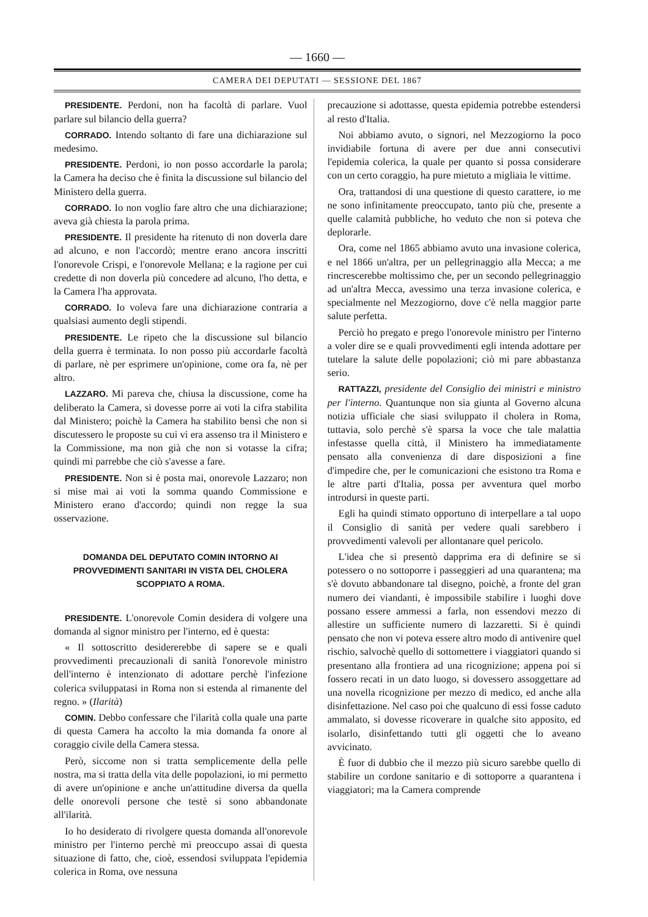— 1660 —
CAMERA DEI DEPUTATI — SESSIONE DEL 1867
PRESIDENTE. Perdoni, non ha facoltà di parlare. Vuol parlare sul bilancio della guerra?
CORRADO. Intendo soltanto di fare una dichiarazione sul medesimo.
PRESIDENTE. Perdoni, io non posso accordarle la parola; la Camera ha deciso che è finita la discussione sul bilancio del Ministero della guerra.
CORRADO. Io non voglio fare altro che una dichiarazione; aveva già chiesta la parola prima.
PRESIDENTE. Il presidente ha ritenuto di non doverla dare ad alcuno, e non l'accordò; mentre erano ancora inscritti l'onorevole Crispi, e l'onorevole Mellana; e la ragione per cui credette di non doverla più concedere ad alcuno, l'ho detta, e la Camera l'ha approvata.
CORRADO. Io voleva fare una dichiarazione contraria a qualsiasi aumento degli stipendi.
PRESIDENTE. Le ripeto che la discussione sul bilancio della guerra è terminata. Io non posso più accordarle facoltà di parlare, nè per esprimere un'opinione, come ora fa, nè per altro.
LAZZARO. Mi pareva che, chiusa la discussione, come ha deliberato la Camera, si dovesse porre ai voti la cifra stabilita dal Ministero; poichè la Camera ha stabilito bensì che non si discutessero le proposte su cui vi era assenso tra il Ministero e la Commissione, ma non già che non si votasse la cifra; quindi mi parrebbe che ciò s'avesse a fare.
PRESIDENTE. Non si è posta mai, onorevole Lazzaro; non si mise mai ai voti la somma quando Commissione e Ministero erano d'accordo; quindi non regge la sua osservazione.
DOMANDA DEL DEPUTATO COMIN INTORNO AI PROVVEDIMENTI SANITARI IN VISTA DEL CHOLERA SCOPPIATO A ROMA.
PRESIDENTE. L'onorevole Comin desidera di volgere una domanda al signor ministro per l'interno, ed è questa:
« Il sottoscritto desidererebbe di sapere se e quali provvedimenti precauzionali di sanità l'onorevole ministro dell'interno è intenzionato di adottare perchè l'infezione colerica sviluppatasi in Roma non si estenda al rimanente del regno. » (Ilarità)
COMIN. Debbo confessare che l'ilarità colla quale una parte di questa Camera ha accolto la mia domanda fa onore al coraggio civile della Camera stessa.
Però, siccome non si tratta semplicemente della pelle nostra, ma si tratta della vita delle popolazioni, io mi permetto di avere un'opinione e anche un'attitudine diversa da quella delle onorevoli persone che testè si sono abbandonate all'ilarità.
Io ho desiderato di rivolgere questa domanda all'onorevole ministro per l'interno perchè mi preoccupo assai di questa situazione di fatto, che, cioè, essendosi sviluppata l'epidemia colerica in Roma, ove nessuna
precauzione si adottasse, questa epidemia potrebbe estendersi al resto d'Italia.
Noi abbiamo avuto, o signori, nel Mezzogiorno la poco invidiabile fortuna di avere per due anni consecutivi l'epidemia colerica, la quale per quanto si possa considerare con un certo coraggio, ha pure mietuto a migliaia le vittime.
Ora, trattandosi di una questione di questo carattere, io me ne sono infinitamente preoccupato, tanto più che, presente a quelle calamità pubbliche, ho veduto che non si poteva che deplorarle.
Ora, come nel 1865 abbiamo avuto una invasione colerica, e nel 1866 un'altra, per un pellegrinaggio alla Mecca; a me rincrescerebbe moltissimo che, per un secondo pellegrinaggio ad un'altra Mecca, avessimo una terza invasione colerica, e specialmente nel Mezzogiorno, dove c'è nella maggior parte salute perfetta.
Perciò ho pregato e prego l'onorevole ministro per l'interno a voler dire se e quali provvedimenti egli intenda adottare per tutelare la salute delle popolazioni; ciò mi pare abbastanza serio.
RATTAZZI, presidente del Consiglio dei ministri e ministro per l'interno. Quantunque non sia giunta al Governo alcuna notizia ufficiale che siasi sviluppato il cholera in Roma, tuttavia, solo perchè s'è sparsa la voce che tale malattia infestasse quella città, il Ministero ha immediatamente pensato alla convenienza di dare disposizioni a fine d'impedire che, per le comunicazioni che esistono tra Roma e le altre parti d'Italia, possa per avventura quel morbo introdursi in queste parti.
Egli ha quindi stimato opportuno di interpellare a tal uopo il Consiglio di sanità per vedere quali sarebbero i provvedimenti valevoli per allontanare quel pericolo.
L'idea che si presentò dapprima era di definire se si potessero o no sottoporre i passeggieri ad una quarantena; ma s'è dovuto abbandonare tal disegno, poichè, a fronte del gran numero dei viandanti, è impossibile stabilire i luoghi dove possano essere ammessi a farla, non essendovi mezzo di allestire un sufficiente numero di lazzaretti. Si è quindi pensato che non vi poteva essere altro modo di antivenire quel rischio, salvochè quello di sottomettere i viaggiatori quando si presentano alla frontiera ad una ricognizione; appena poi si fossero recati in un dato luogo, si dovessero assoggettare ad una novella ricognizione per mezzo di medico, ed anche alla disinfettazione. Nel caso poi che qualcuno di essi fosse caduto ammalato, si dovesse ricoverare in qualche sito apposito, ed isolarlo, disinfettando tutti gli oggetti che lo aveano avvicinato.
È fuor di dubbio che il mezzo più sicuro sarebbe quello di stabilire un cordone sanitario e di sottoporre a quarantena i viaggiatori; ma la Camera comprende